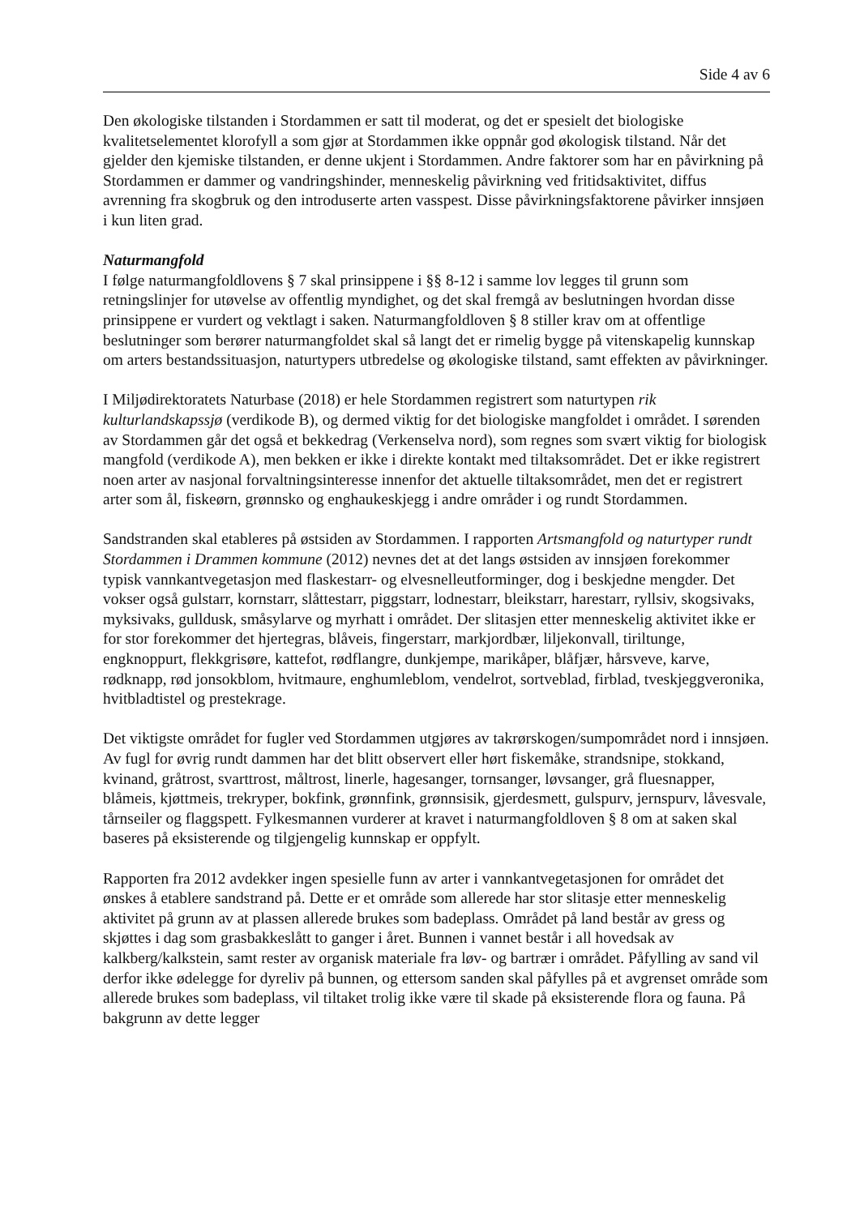Side 4 av 6
Den økologiske tilstanden i Stordammen er satt til moderat, og det er spesielt det biologiske kvalitetselementet klorofyll a som gjør at Stordammen ikke oppnår god økologisk tilstand. Når det gjelder den kjemiske tilstanden, er denne ukjent i Stordammen. Andre faktorer som har en påvirkning på Stordammen er dammer og vandringshinder, menneskelig påvirkning ved fritidsaktivitet, diffus avrenning fra skogbruk og den introduserte arten vasspest. Disse påvirkningsfaktorene påvirker innsjøen i kun liten grad.
Naturmangfold
I følge naturmangfoldlovens § 7 skal prinsippene i §§ 8-12 i samme lov legges til grunn som retningslinjer for utøvelse av offentlig myndighet, og det skal fremgå av beslutningen hvordan disse prinsippene er vurdert og vektlagt i saken. Naturmangfoldloven § 8 stiller krav om at offentlige beslutninger som berører naturmangfoldet skal så langt det er rimelig bygge på vitenskapelig kunnskap om arters bestandssituasjon, naturtypers utbredelse og økologiske tilstand, samt effekten av påvirkninger.
I Miljødirektoratets Naturbase (2018) er hele Stordammen registrert som naturtypen rik kulturlandskapssjø (verdikode B), og dermed viktig for det biologiske mangfoldet i området. I sørenden av Stordammen går det også et bekkedrag (Verkenselva nord), som regnes som svært viktig for biologisk mangfold (verdikode A), men bekken er ikke i direkte kontakt med tiltaksområdet. Det er ikke registrert noen arter av nasjonal forvaltningsinteresse innenfor det aktuelle tiltaksområdet, men det er registrert arter som ål, fiskeørn, grønnsko og enghaukeskjegg i andre områder i og rundt Stordammen.
Sandstranden skal etableres på østsiden av Stordammen. I rapporten Artsmangfold og naturtyper rundt Stordammen i Drammen kommune (2012) nevnes det at det langs østsiden av innsjøen forekommer typisk vannkantvegetasjon med flaskestarr- og elvesnelleutforminger, dog i beskjedne mengder. Det vokser også gulstarr, kornstarr, slåttestarr, piggstarr, lodnestarr, bleikstarr, harestarr, ryllsiv, skogsivaks, myksivaks, gulldusk, småsylarve og myrhatt i området. Der slitasjen etter menneskelig aktivitet ikke er for stor forekommer det hjertegras, blåveis, fingerstarr, markjordbær, liljekonvall, tiriltunge, engknoppurt, flekkgrisøre, kattefot, rødflangre, dunkjempe, marikåper, blåfjær, hårsveve, karve, rødknapp, rød jonsokblom, hvitmaure, enghumleblom, vendelrot, sortveblad, firblad, tveskjeggveronika, hvitbladtistel og prestekrage.
Det viktigste området for fugler ved Stordammen utgjøres av takrørskogen/sumpområdet nord i innsjøen. Av fugl for øvrig rundt dammen har det blitt observert eller hørt fiskemåke, strandsnipe, stokkand, kvinand, gråtrost, svarttrost, måltrost, linerle, hagesanger, tornsanger, løvsanger, grå fluesnapper, blåmeis, kjøttmeis, trekryper, bokfink, grønnfink, grønnsisik, gjerdesmett, gulspurv, jernspurv, låvesvale, tårnseiler og flaggspett. Fylkesmannen vurderer at kravet i naturmangfoldloven § 8 om at saken skal baseres på eksisterende og tilgjengelig kunnskap er oppfylt.
Rapporten fra 2012 avdekker ingen spesielle funn av arter i vannkantvegetasjonen for området det ønskes å etablere sandstrand på. Dette er et område som allerede har stor slitasje etter menneskelig aktivitet på grunn av at plassen allerede brukes som badeplass. Området på land består av gress og skjøttes i dag som grasbakkeslått to ganger i året. Bunnen i vannet består i all hovedsak av kalkberg/kalkstein, samt rester av organisk materiale fra løv- og bartrær i området. Påfylling av sand vil derfor ikke ødelegge for dyreliv på bunnen, og ettersom sanden skal påfylles på et avgrenset område som allerede brukes som badeplass, vil tiltaket trolig ikke være til skade på eksisterende flora og fauna. På bakgrunn av dette legger